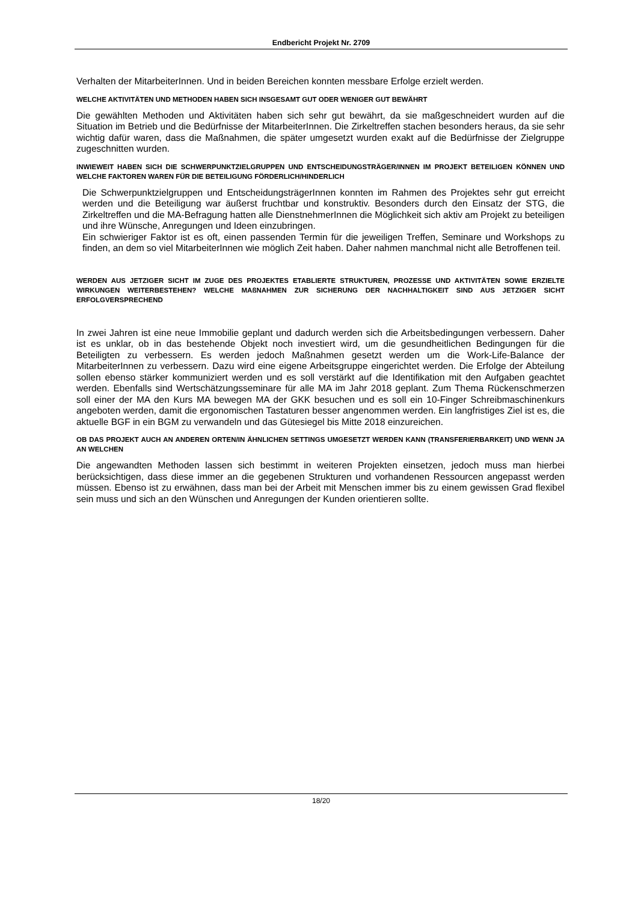Endbericht Projekt Nr. 2709
Verhalten der MitarbeiterInnen. Und in beiden Bereichen konnten messbare Erfolge erzielt werden.
WELCHE AKTIVITÄTEN UND METHODEN HABEN SICH INSGESAMT GUT ODER WENIGER GUT BEWÄHRT
Die gewählten Methoden und Aktivitäten haben sich sehr gut bewährt, da sie maßgeschneidert wurden auf die Situation im Betrieb und die Bedürfnisse der MitarbeiterInnen. Die Zirkeltreffen stachen besonders heraus, da sie sehr wichtig dafür waren, dass die Maßnahmen, die später umgesetzt wurden exakt auf die Bedürfnisse der Zielgruppe zugeschnitten wurden.
INWIEWEIT HABEN SICH DIE SCHWERPUNKTZIELGRUPPEN UND ENTSCHEIDUNGSTRÄGER/INNEN IM PROJEKT BETEILIGEN KÖNNEN UND WELCHE FAKTOREN WAREN FÜR DIE BETEILIGUNG FÖRDERLICH/HINDERLICH
Die Schwerpunktzielgruppen und EntscheidungsträgerInnen konnten im Rahmen des Projektes sehr gut erreicht werden und die Beteiligung war äußerst fruchtbar und konstruktiv. Besonders durch den Einsatz der STG, die Zirkeltreffen und die MA-Befragung hatten alle DienstnehmerInnen die Möglichkeit sich aktiv am Projekt zu beteiligen und ihre Wünsche, Anregungen und Ideen einzubringen.
Ein schwieriger Faktor ist es oft, einen passenden Termin für die jeweiligen Treffen, Seminare und Workshops zu finden, an dem so viel MitarbeiterInnen wie möglich Zeit haben. Daher nahmen manchmal nicht alle Betroffenen teil.
WERDEN AUS JETZIGER SICHT IM ZUGE DES PROJEKTES ETABLIERTE STRUKTUREN, PROZESSE UND AKTIVITÄTEN SOWIE ERZIELTE WIRKUNGEN WEITERBESTEHEN? WELCHE MAßNAHMEN ZUR SICHERUNG DER NACHHALTIGKEIT SIND AUS JETZIGER SICHT ERFOLGVERSPRECHEND
In zwei Jahren ist eine neue Immobilie geplant und dadurch werden sich die Arbeitsbedingungen verbessern. Daher ist es unklar, ob in das bestehende Objekt noch investiert wird, um die gesundheitlichen Bedingungen für die Beteiligten zu verbessern. Es werden jedoch Maßnahmen gesetzt werden um die Work-Life-Balance der MitarbeiterInnen zu verbessern. Dazu wird eine eigene Arbeitsgruppe eingerichtet werden. Die Erfolge der Abteilung sollen ebenso stärker kommuniziert werden und es soll verstärkt auf die Identifikation mit den Aufgaben geachtet werden. Ebenfalls sind Wertschätzungsseminare für alle MA im Jahr 2018 geplant. Zum Thema Rückenschmerzen soll einer der MA den Kurs MA bewegen MA der GKK besuchen und es soll ein 10-Finger Schreibmaschinenkurs angeboten werden, damit die ergonomischen Tastaturen besser angenommen werden. Ein langfristiges Ziel ist es, die aktuelle BGF in ein BGM zu verwandeln und das Gütesiegel bis Mitte 2018 einzureichen.
OB DAS PROJEKT AUCH AN ANDEREN ORTEN/IN ÄHNLICHEN SETTINGS UMGESETZT WERDEN KANN (TRANSFERIERBARKEIT) UND WENN JA AN WELCHEN
Die angewandten Methoden lassen sich bestimmt in weiteren Projekten einsetzen, jedoch muss man hierbei berücksichtigen, dass diese immer an die gegebenen Strukturen und vorhandenen Ressourcen angepasst werden müssen. Ebenso ist zu erwähnen, dass man bei der Arbeit mit Menschen immer bis zu einem gewissen Grad flexibel sein muss und sich an den Wünschen und Anregungen der Kunden orientieren sollte.
18/20